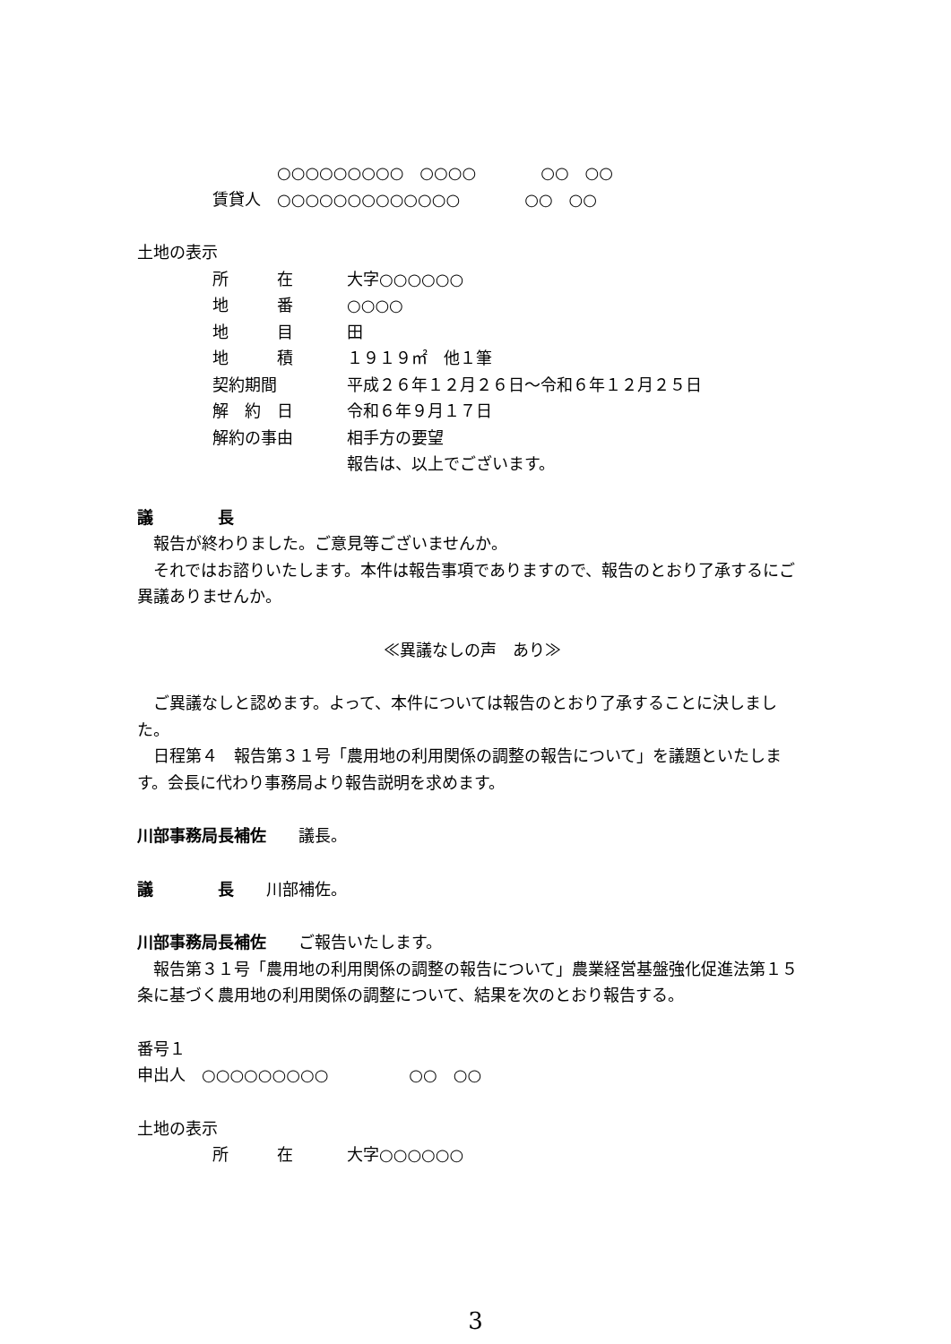○○○○○○○○○　○○○○　　　　○○　○○
賃貸人　○○○○○○○○○○○○○　　　　○○　○○
土地の表示
所　　　在 大字○○○○○○
地　　　番 ○○○○
地　　　目 田
地　　　積 １９１９㎡　他１筆
契約期間 平成２６年１２月２６日～令和６年１２月２５日
解　約　日 令和６年９月１７日
解約の事由 相手方の要望
報告は、以上でございます。
議　　　　長
　報告が終わりました。ご意見等ございませんか。
　それではお諮りいたします。本件は報告事項でありますので、報告のとおり了承するにご異議ありませんか。
≪異議なしの声　あり≫
　ご異議なしと認めます。よって、本件については報告のとおり了承することに決しました。
　日程第４　報告第３１号「農用地の利用関係の調整の報告について」を議題といたします。会長に代わり事務局より報告説明を求めます。
川部事務局長補佐　　議長。
議　　　　長　　川部補佐。
川部事務局長補佐　　ご報告いたします。
　報告第３１号「農用地の利用関係の調整の報告について」農業経営基盤強化促進法第１５条に基づく農用地の利用関係の調整について、結果を次のとおり報告する。
番号１
申出人　○○○○○○○○○　　　　　○○　○○
土地の表示
所　　　在 大字○○○○○○
3